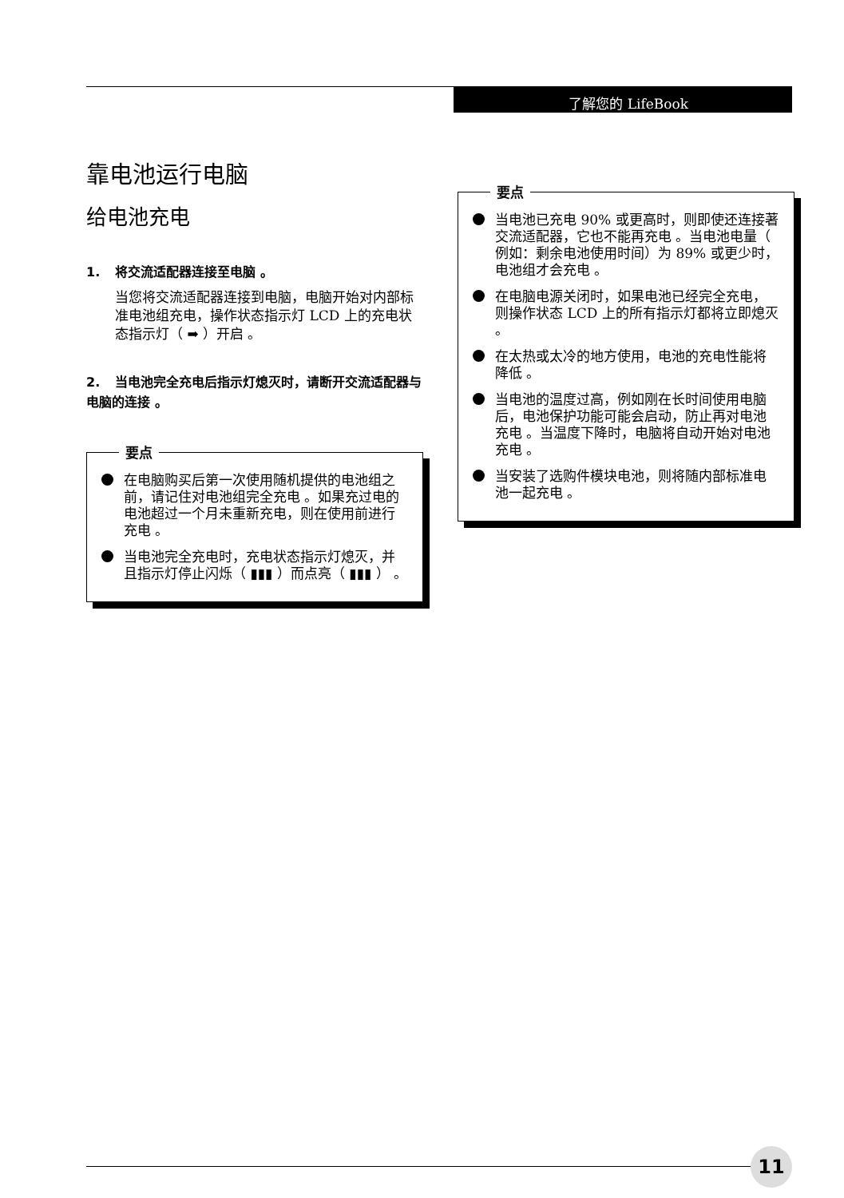了解您的 LifeBook
靠电池运行电脑
给电池充电
1. 将交流适配器连接至电脑 。
当您将交流适配器连接到电脑，电脑开始对内部标准电池组充电，操作状态指示灯 LCD 上的充电状态指示灯（ ➡ ）开启 。
2. 当电池完全充电后指示灯熄灭时，请断开交流适配器与电脑的连接 。
要点
在电脑购买后第一次使用随机提供的电池组之前，请记住对电池组完全充电 。如果充过电的电池超过一个月未重新充电，则在使用前进行充电 。
当电池完全充电时，充电状态指示灯熄灭，并且指示灯停止闪烁（ ▮▮▮ ）而点亮（ ▮▮▮ ） 。
要点
当电池已充电 90% 或更高时，则即使还连接著交流适配器，它也不能再充电 。当电池电量（ 例如：剩余电池使用时间）为 89% 或更少时，电池组才会充电 。
在电脑电源关闭时，如果电池已经完全充电，则操作状态 LCD 上的所有指示灯都将立即熄灭 。
在太热或太冷的地方使用，电池的充电性能将降低 。
当电池的温度过高，例如刚在长时间使用电脑后，电池保护功能可能会启动，防止再对电池充电 。当温度下降时，电脑将自动开始对电池充电 。
当安装了选购件模块电池，则将随内部标准电池一起充电 。
11